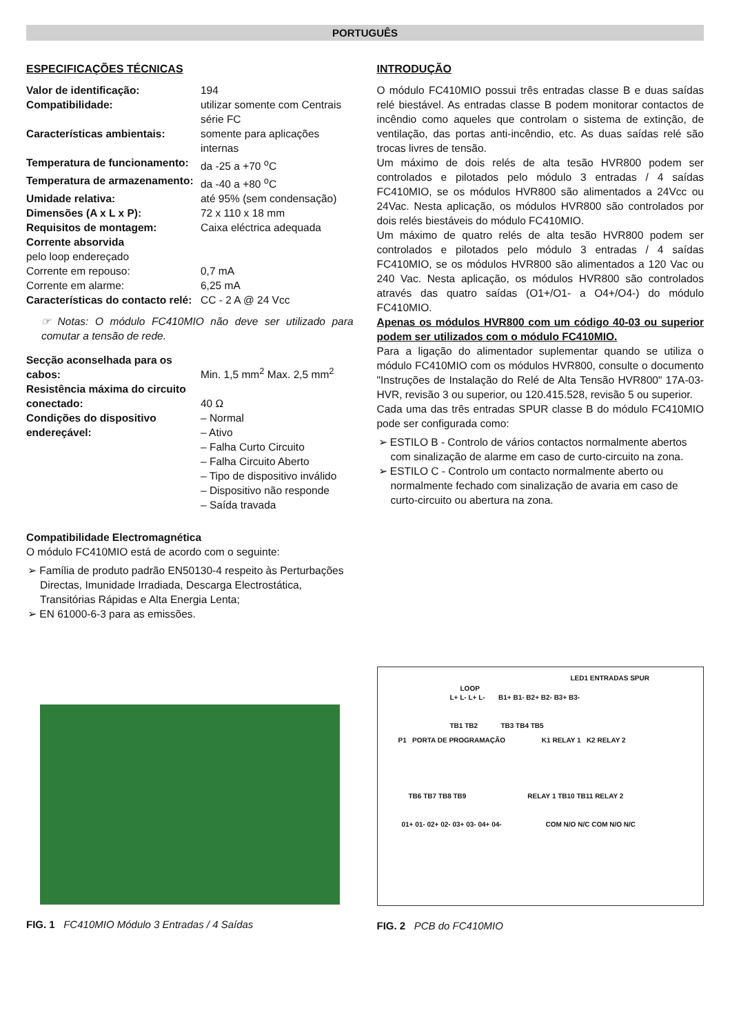PORTUGUÊS
ESPECIFICAÇÕES TÉCNICAS
| Valor de identificação: | 194 |
| Compatibilidade: | utilizar somente com Centrais série FC |
| Características ambientais: | somente para aplicações internas |
| Temperatura de funcionamento: | da -25 a +70 <sup>o</sup>C |
| Temperatura de armazenamento: | da -40 a +80 <sup>o</sup>C |
| Umidade relativa: | até 95% (sem condensação) |
| Dimensões (A x L x P): | 72 x 110 x 18 mm |
| Requisitos de montagem: | Caixa eléctrica adequada |
| Corrente absorvida | |
| pelo loop endereçado | |
| Corrente em repouso: | 0,7 mA |
| Corrente em alarme: | 6,25 mA |
| Características do contacto relé: | CC - 2 A @ 24 Vcc |
☞ Notas: O módulo FC410MIO não deve ser utilizado para comutar a tensão de rede.
| Secção aconselhada para os cabos: | Min. 1,5 mm<sup>2</sup> Max. 2,5 mm<sup>2</sup> |
| Resistência máxima do circuito conectado: | 40 Ω |
| Condições do dispositivo endereçável: | – Normal – Ativo – Falha Curto Circuito – Falha Circuito Aberto – Tipo de dispositivo inválido – Dispositivo não responde – Saída travada |
Compatibilidade Electromagnética
O módulo FC410MIO está de acordo com o seguinte:
➢ Família de produto padrão EN50130-4 respeito às Perturbações Directas, Imunidade Irradiada, Descarga Electrostática, Transitórias Rápidas e Alta Energia Lenta;
➢ EN 61000-6-3 para as emissões.
INTRODUÇÃO
O módulo FC410MIO possui três entradas classe B e duas saídas relé biestável. As entradas classe B podem monitorar contactos de incêndio como aqueles que controlam o sistema de extinção, de ventilação, das portas anti-incêndio, etc. As duas saídas relé são trocas livres de tensão.
Um máximo de dois relés de alta tesão HVR800 podem ser controlados e pilotados pelo módulo 3 entradas / 4 saídas FC410MIO, se os módulos HVR800 são alimentados a 24Vcc ou 24Vac. Nesta aplicação, os módulos HVR800 são controlados por dois relés biestáveis do módulo FC410MIO.
Um máximo de quatro relés de alta tesão HVR800 podem ser controlados e pilotados pelo módulo 3 entradas / 4 saídas FC410MIO, se os módulos HVR800 são alimentados a 120 Vac ou 240 Vac. Nesta aplicação, os módulos HVR800 são controlados através das quatro saídas (O1+/O1- a O4+/O4-) do módulo FC410MIO.
Apenas os módulos HVR800 com um código 40-03 ou superior podem ser utilizados com o módulo FC410MIO.
Para a ligação do alimentador suplementar quando se utiliza o módulo FC410MIO com os módulos HVR800, consulte o documento "Instruções de Instalação do Relé de Alta Tensão HVR800" 17A-03-HVR, revisão 3 ou superior, ou 120.415.528, revisão 5 ou superior.
Cada uma das três entradas SPUR classe B do módulo FC410MIO pode ser configurada como:
➢ ESTILO B - Controlo de vários contactos normalmente abertos com sinalização de alarme em caso de curto-circuito na zona.
➢ ESTILO C - Controlo um contacto normalmente aberto ou normalmente fechado com sinalização de avaria em caso de curto-circuito ou abertura na zona.
FIG. 1 FC410MIO Módulo 3 Entradas / 4 Saídas
LED1 ENTRADAS SPUR
LOOP
L+ L- L+ L- B1+ B1- B2+ B2- B3+ B3-
TB1 TB2 TB3 TB4 TB5
P1 PORTA DE PROGRAMAÇÃO K1 RELAY 1 K2 RELAY 2
TB6 TB7 TB8 TB9 RELAY 1 TB10 TB11 RELAY 2
01+ 01- 02+ 02- 03+ 03- 04+ 04- COM N/O N/C COM N/O N/C
FIG. 2 PCB do FC410MIO